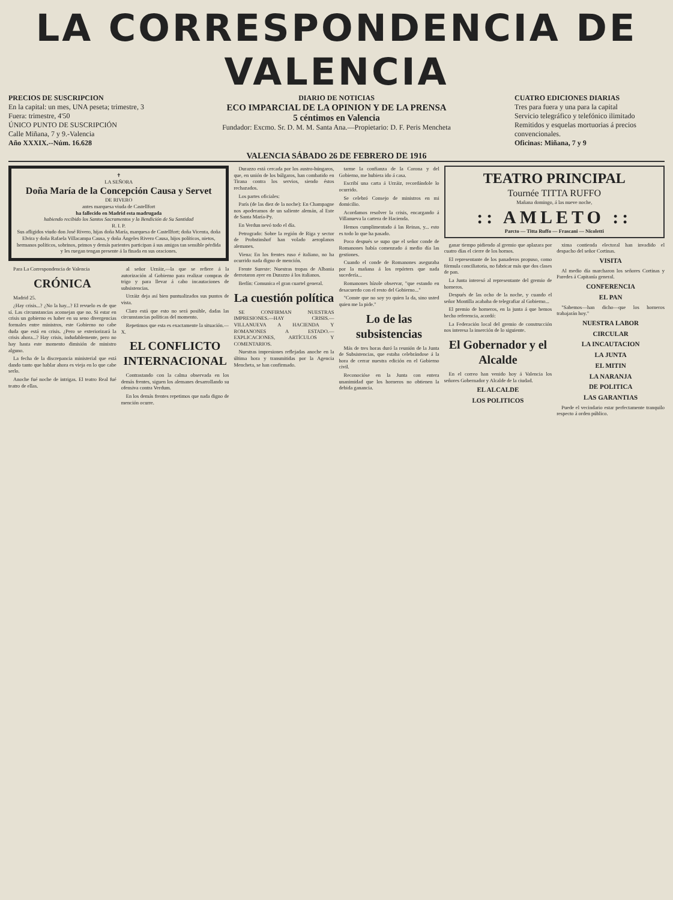LA CORRESPONDENCIA DE VALENCIA
PRECIOS DE SUSCRIPCION
En la capital: un mes, UNA peseta; trimestre, 3
Fuera: trimestre, 4'50
ÚNICO PUNTO DE SUSCRIPCIÓN
Calle Miñana, 7 y 9.-Valencia
Año XXXIX.--Núm. 16.628
DIARIO DE NOTICIAS
ECO IMPARCIAL DE LA OPINION Y DE LA PRENSA
5 céntimos en Valencia
Fundador: Excmo. Sr. D. M. M. Santa Ana.—Propietario: D. F. Peris Mencheta
CUATRO EDICIONES DIARIAS
Tres para fuera y una para la capital
Servicio telegráfico y telefónico ilimitado
Remitidos y esquelas mortuorias á precios convencionales.
Oficinas: Miñana, 7 y 9
VALENCIA SÁBADO 26 DE FEBRERO DE 1916
✝
LA SEÑORA
Doña María de la Concepción Causa y Servet
DE RIVERO
antes marquesa viuda de Castellfort
ha fallecido en Madrid esta madrugada
habiendo recibido los Santos Sacramentos y la Bendición de Su Santidad
R. I. P.
Sus afligidos viudo don José Rivero, hijas doña María, marquesa de Castellfort; doña Vicenta, doña Elvira y doña Rafaela Villacampa Causa, y doña Ángeles Rivero Causa, hijos políticos, nietos, hermanos políticos, sobrinos, primos y demás parientes participan á sus amigos tan sensible pérdida y les ruegan tengan presente á la finada en sus oraciones.
Para La Correspondencia de Valencia
CRÓNICA
Madrid 25.
¿Hay crisis...? ¿No la hay...? El revuelo es de que sí. Las circunstancias aconsejan que no. Si estar en crisis un gobierno es haber en su seno divergencias formales entre ministros, este Gobierno no cabe duda que está en crisis. ¿Pero se exteriorizará la crisis ahora...? Hay crisis, indudablemente, pero no hay hasta este momento dimisión de ministro alguno.
La fecha de la discrepancia ministerial que está dando tanto que hablar ahora es vieja en lo que cabe serlo.
Anoche fué noche de intrigas. El teatro Real fué teatro de ellas.
al señor Urzáiz,—la que se refiere á la autorización al Gobierno para realizar compras de trigo y para llevar á cabo incautaciones de subsistencias.
Urzáiz deja así bien puntualizados sus puntos de vista.
Claro está que esto no será posible, dadas las circunstancias políticas del momento.
Repetimos que esta es exactamente la situación.—X.
EL CONFLICTO INTERNACIONAL
Contrastando con la calma observada en los demás frentes, siguen los alemanes desarrollando su ofensiva contra Verdum.
En los demás frentes repetimos que nada digno de mención ocurre.
Durazzo está cercada por los austro-húngaros, que, en unión de los búlgaros, han combatido en Tirana contra los servios, siendo éstos rechazados.
Los partes oficiales:
París (de las diez de la noche): En Champagne nos apoderamos de un saliente alemán, al Este de Santa María-Py.
En Verdun nevó todo el día.
Petrogrado: Sobre la región de Riga y sector de Probstinshof han volado aeroplanos alemanes.
Viena: En los frentes ruso é italiano, no ha ocurrido nada digno de mención.
Frente Sureste: Nuestras tropas de Albania derrotaron ayer en Durazzo á los italianos.
Berlín: Comunica el gran cuartel general.
La cuestión política
SE CONFIRMAN NUESTRAS IMPRESIONES.—HAY CRISIS.—VILLANUEVA A HACIENDA Y ROMANONES A ESTADO.—EXPLICACIONES, ARTÍCULOS Y COMENTARIOS.
Nuestras impresiones reflejadas anoche en la última hora y transmitidas por la Agencia Mencheta, se han confirmado.
tarme la confianza de la Corona y del Gobierno, me hubiera ido á casa.
Escribí una carta á Urzáiz, recordándole lo ocurrido.
Se celebró Consejo de ministros en mi domicilio.
Acordamos resolver la crisis, encargando á Villanueva la cartera de Hacienda.
Hemos cumplimentado á las Reinas, y... esto es todo lo que ha pasado.
Poco después se supo que el señor conde de Romanones había comenzado á medio día las gestiones.
Cuando el conde de Romanones aseguraba por la mañana á los repórters que nada sucedería...
Romanones hízole observar, "que estando en desacuerdo con el resto del Gobierno..."
"Conste que no soy yo quien la da, sino usted quien me la pide."
Lo de las subsistencias
Más de tres horas duró la reunión de la Junta de Subsistencias, que estaba celebrándose á la hora de cerrar nuestra edición en el Gobierno civil.
Reconocióse en la Junta con entera unanimidad que los horneros no obtienen la debida ganancia.
TEATRO PRINCIPAL
Tournée TITTA RUFFO
Mañana domingo, á las nueve noche,
:: AMLETO ::
Parcto — Titta Ruffo — Frascani — Nicoletti
ganar tiempo pidiendo al gremio que aplazara por cuatro días el cierre de los hornos.
El representante de los panaderos propuso, como fórmula conciliatoria, no fabricar más que dos clases de pan.
La Junta interesó al representante del gremio de horneros.
Después de las ocho de la noche, y cuando el señor Montilla acababa de telegrafiar al Gobierno...
El premio de horneros, en la junta á que hemos hecho referencia, acordó:
La Federación local del gremio de construcción nos interesa la inserción de lo siguiente.
El Gobernador y el Alcalde
En el correo han venido hoy á Valencia los señores Gobernador y Alcalde de la ciudad.
EL ALCALDE
LOS POLITICOS
xima contienda electoral han invadido el despacho del señor Cortinas.
VISITA
Al medio día marcharon los señores Cortinas y Paredes á Capitanía general.
CONFERENCIA
EL PAN
"Sabemos—han dicho—que los horneros trabajarán hoy."
NUESTRA LABOR
CIRCULAR
LA INCAUTACION
LA JUNTA
EL MITIN
LA NARANJA
DE POLITICA
LAS GARANTIAS
Puede el vecindario estar perfectamente tranquilo respecto á orden público.